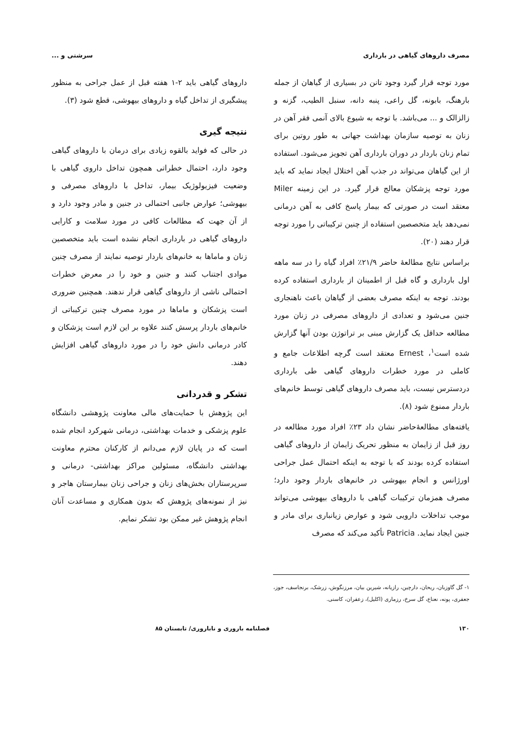مصرف داروهای گیاهی در بارداری سرشتی و ...
مورد توجه قرار گیرد وجود تانن در بسیاری از گیاهان از جمله بارهنگ، بابونه، گل راعی، پنبه دانه، سنبل الطیب، گزنه و زالزالک و ... می‌باشد. با توجه به شیوع بالای آنمی فقر آهن در زنان به توصیه سازمان بهداشت جهانی به طور روتین برای تمام زنان باردار در دوران بارداری آهن تجویز می‌شود. استفاده از این گیاهان می‌تواند در جذب آهن اختلال ایجاد نماید که باید مورد توجه پزشکان معالج قرار گیرد. در این زمینه Miler معتقد است در صورتی که بیمار پاسخ کافی به آهن درمانی نمی‌دهد باید متخصصین استفاده از چنین ترکیباتی را مورد توجه قرار دهند (۲۰).
براساس نتایج مطالعهٔ حاضر ۲۱/۹٪ افراد گیاه را در سه ماهه اول بارداری و گاه قبل از اطمینان از بارداری استفاده کرده بودند. توجه به اینکه مصرف بعضی از گیاهان باعث ناهنجاری جنین می‌شود و تعدادی از داروهای مصرفی در زنان مورد مطالعه حداقل یک گزارش مبنی بر تراتوژن بودن آنها گزارش شده است<sup>۱</sup>، Ernest معتقد است گرچه اطلاعات جامع و کاملی در مورد خطرات داروهای گیاهی طی بارداری دردسترس نیست، باید مصرف داروهای گیاهی توسط خانم‌های باردار ممنوع شود (۸).
یافته‌های مطالعهٔ‌حاضر نشان داد ۲۳٪ افراد مورد مطالعه در روز قبل از زایمان به منظور تحریک زایمان از داروهای گیاهی استفاده کرده بودند که با توجه به اینکه احتمال عمل جراحی اورژانس و انجام بیهوشی در خانم‌های باردار وجود دارد؛ مصرف همزمان ترکیبات گیاهی با داروهای بیهوشی می‌تواند موجب تداخلات دارویی شود و عوارض زیانباری برای مادر و جنین ایجاد نماید. Patricia تأکید می‌کند که مصرف
داروهای گیاهی باید ۲-۱ هفته قبل از عمل جراحی به منظور پیشگیری از تداخل گیاه و داروهای بیهوشی، قطع شود (۳).
نتیجه گیری
در حالی که فواید بالقوه زیادی برای درمان با داروهای گیاهی وجود دارد، احتمال خطراتی همچون تداخل داروی گیاهی با وضعیت فیزیولوژیک بیمار، تداخل با داروهای مصرفی و بیهوشی؛ عوارض جانبی احتمالی در جنین و مادر وجود دارد و از آن جهت که مطالعات کافی در مورد سلامت و کارایی داروهای گیاهی در بارداری انجام نشده است باید متخصصین زنان و ماماها به خانم‌های باردار توصیه نمایند از مصرف چنین موادی اجتناب کنند و جنین و خود را در معرض خطرات احتمالی ناشی از داروهای گیاهی قرار ندهند. همچنین ضروری است پزشکان و ماماها در مورد مصرف چنین ترکیباتی از خانم‌های باردار پرسش کنند علاوه بر این لازم است پزشکان و کادر درمانی دانش خود را در مورد داروهای گیاهی افزایش دهند.
تشکر و قدردانی
این پژوهش با حمایت‌های مالی معاونت پژوهشی دانشگاه علوم پزشکی و خدمات بهداشتی، درمانی شهرکرد انجام شده است که در پایان لازم می‌دانم از کارکنان محترم معاونت بهداشتی دانشگاه، مسئولین مراکز بهداشتی- درمانی و سرپرستاران بخش‌های زنان و جراحی زنان بیمارستان هاجر و نیز از نمونه‌های پژوهش که بدون همکاری و مساعدت آنان انجام پژوهش غیر ممکن بود تشکر نمایم.
۱- گل گاوزبان، ریحان، دارچین، رازیانه، شیرین بیان، مرزنگوش، زرشک، برنجاسف، جوز، جعفری، پونه، نعناع، گل سرخ، رزماری (اکلیل)، زعفران، کاسنی.
۱۳۰ فصلنامه باروری و ناباروری/ تابستان ۸۵